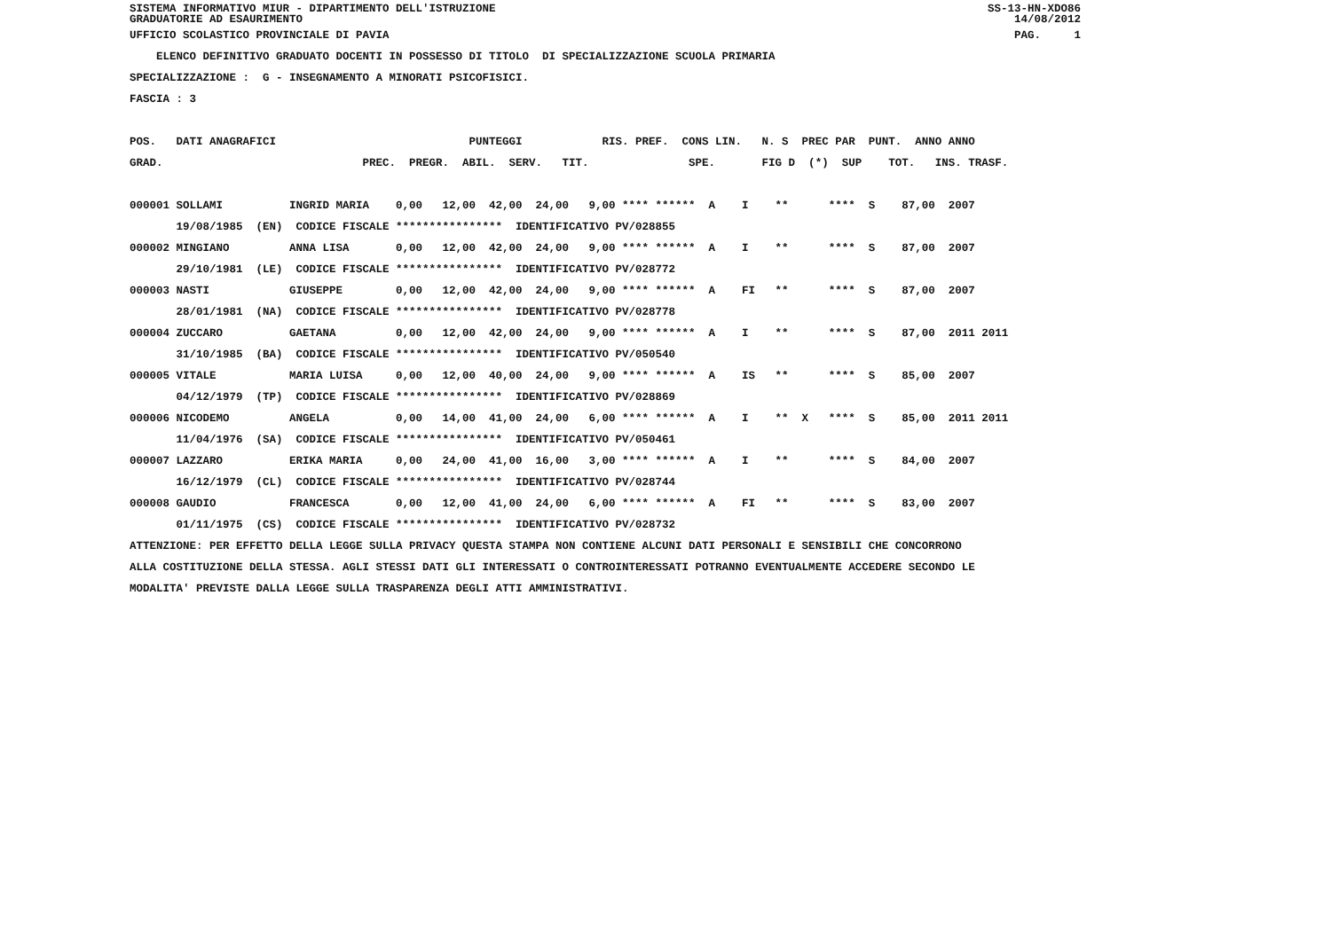SISTEMA INFORMATIVO MIUR - DIPARTIMENTO DELL'ISTRUZIONE SS-13-HN-XDO86
GRADUATORIE AD ESAURIMENTO 14/08/2012
UFFICIO SCOLASTICO PROVINCIALE DI PAVIA PAG. 1
ELENCO DEFINITIVO GRADUATO DOCENTI IN POSSESSO DI TITOLO DI SPECIALIZZAZIONE SCUOLA PRIMARIA
SPECIALIZZAZIONE : G - INSEGNAMENTO A MINORATI PSICOFISICI.
FASCIA : 3
POS. DATI ANAGRAFICI PUNTEGGI RIS. PREF. CONS LIN. N. S PREC PAR PUNT. ANNO ANNO
GRAD. PREC. PREGR. ABIL. SERV. TIT. SPE. FIG D (*) SUP TOT. INS. TRASF.
000001 SOLLAMI INGRID MARIA 0,00 12,00 42,00 24,00 9,00 **** ****** A I ** **** S 87,00 2007
19/08/1985 (EN) CODICE FISCALE **************** IDENTIFICATIVO PV/028855
000002 MINGIANO ANNA LISA 0,00 12,00 42,00 24,00 9,00 **** ****** A I ** **** S 87,00 2007
29/10/1981 (LE) CODICE FISCALE **************** IDENTIFICATIVO PV/028772
000003 NASTI GIUSEPPE 0,00 12,00 42,00 24,00 9,00 **** ****** A FI ** **** S 87,00 2007
28/01/1981 (NA) CODICE FISCALE **************** IDENTIFICATIVO PV/028778
000004 ZUCCARO GAETANA 0,00 12,00 42,00 24,00 9,00 **** ****** A I ** **** S 87,00 2011 2011
31/10/1985 (BA) CODICE FISCALE **************** IDENTIFICATIVO PV/050540
000005 VITALE MARIA LUISA 0,00 12,00 40,00 24,00 9,00 **** ****** A IS ** **** S 85,00 2007
04/12/1979 (TP) CODICE FISCALE **************** IDENTIFICATIVO PV/028869
000006 NICODEMO ANGELA 0,00 14,00 41,00 24,00 6,00 **** ****** A I ** X **** S 85,00 2011 2011
11/04/1976 (SA) CODICE FISCALE **************** IDENTIFICATIVO PV/050461
000007 LAZZARO ERIKA MARIA 0,00 24,00 41,00 16,00 3,00 **** ****** A I ** **** S 84,00 2007
16/12/1979 (CL) CODICE FISCALE **************** IDENTIFICATIVO PV/028744
000008 GAUDIO FRANCESCA 0,00 12,00 41,00 24,00 6,00 **** ****** A FI ** **** S 83,00 2007
01/11/1975 (CS) CODICE FISCALE **************** IDENTIFICATIVO PV/028732
ATTENZIONE: PER EFFETTO DELLA LEGGE SULLA PRIVACY QUESTA STAMPA NON CONTIENE ALCUNI DATI PERSONALI E SENSIBILI CHE CONCORRONO
ALLA COSTITUZIONE DELLA STESSA. AGLI STESSI DATI GLI INTERESSATI O CONTROINTERESSATI POTRANNO EVENTUALMENTE ACCEDERE SECONDO LE
MODALITA' PREVISTE DALLA LEGGE SULLA TRASPARENZA DEGLI ATTI AMMINISTRATIVI.